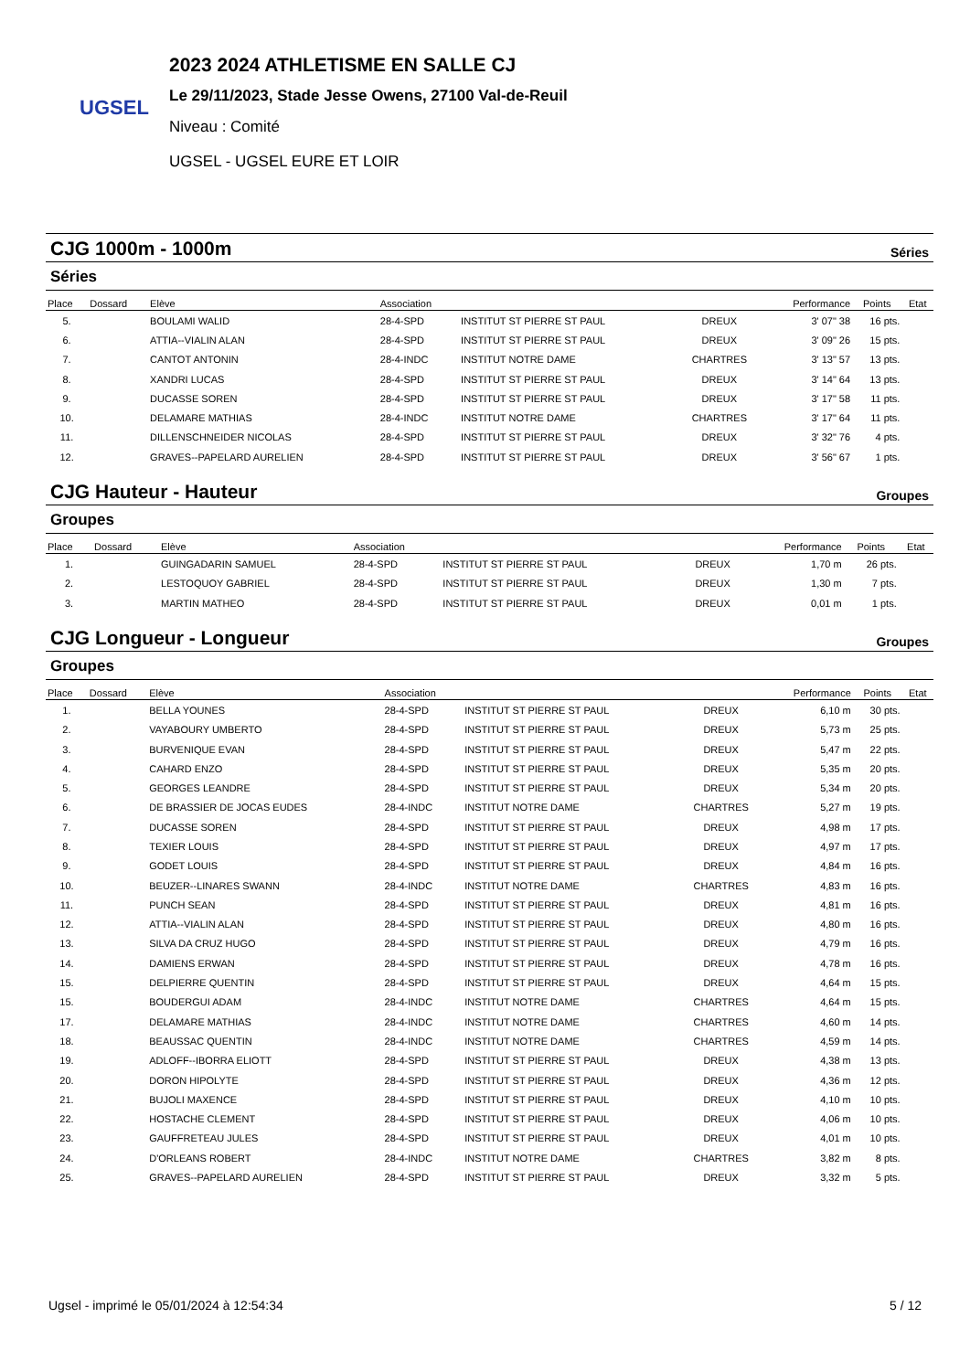UGSEL
2023 2024 ATHLETISME EN SALLE CJ
Le 29/11/2023, Stade Jesse Owens, 27100 Val-de-Reuil
Niveau : Comité
UGSEL - UGSEL EURE ET LOIR
CJG 1000m - 1000m Séries
Séries
| Place | Dossard | Elève | Association | | | Performance | Points | Etat |
| --- | --- | --- | --- | --- | --- | --- | --- | --- |
| 5. | | BOULAMI WALID | 28-4-SPD | INSTITUT ST PIERRE ST PAUL | DREUX | 3' 07" 38 | 16 pts. | |
| 6. | | ATTIA--VIALIN ALAN | 28-4-SPD | INSTITUT ST PIERRE ST PAUL | DREUX | 3' 09" 26 | 15 pts. | |
| 7. | | CANTOT ANTONIN | 28-4-INDC | INSTITUT NOTRE DAME | CHARTRES | 3' 13" 57 | 13 pts. | |
| 8. | | XANDRI LUCAS | 28-4-SPD | INSTITUT ST PIERRE ST PAUL | DREUX | 3' 14" 64 | 13 pts. | |
| 9. | | DUCASSE SOREN | 28-4-SPD | INSTITUT ST PIERRE ST PAUL | DREUX | 3' 17" 58 | 11 pts. | |
| 10. | | DELAMARE MATHIAS | 28-4-INDC | INSTITUT NOTRE DAME | CHARTRES | 3' 17" 64 | 11 pts. | |
| 11. | | DILLENSCHNEIDER NICOLAS | 28-4-SPD | INSTITUT ST PIERRE ST PAUL | DREUX | 3' 32" 76 | 4 pts. | |
| 12. | | GRAVES--PAPELARD AURELIEN | 28-4-SPD | INSTITUT ST PIERRE ST PAUL | DREUX | 3' 56" 67 | 1 pts. | |
CJG Hauteur - Hauteur Groupes
Groupes
| Place | Dossard | Elève | Association | | | Performance | Points | Etat |
| --- | --- | --- | --- | --- | --- | --- | --- | --- |
| 1. | | GUINGADARIN SAMUEL | 28-4-SPD | INSTITUT ST PIERRE ST PAUL | DREUX | 1,70 m | 26 pts. | |
| 2. | | LESTOQUOY GABRIEL | 28-4-SPD | INSTITUT ST PIERRE ST PAUL | DREUX | 1,30 m | 7 pts. | |
| 3. | | MARTIN MATHEO | 28-4-SPD | INSTITUT ST PIERRE ST PAUL | DREUX | 0,01 m | 1 pts. | |
CJG Longueur - Longueur Groupes
Groupes
| Place | Dossard | Elève | Association | | | Performance | Points | Etat |
| --- | --- | --- | --- | --- | --- | --- | --- | --- |
| 1. | | BELLA YOUNES | 28-4-SPD | INSTITUT ST PIERRE ST PAUL | DREUX | 6,10 m | 30 pts. | |
| 2. | | VAYABOURY UMBERTO | 28-4-SPD | INSTITUT ST PIERRE ST PAUL | DREUX | 5,73 m | 25 pts. | |
| 3. | | BURVENIQUE EVAN | 28-4-SPD | INSTITUT ST PIERRE ST PAUL | DREUX | 5,47 m | 22 pts. | |
| 4. | | CAHARD ENZO | 28-4-SPD | INSTITUT ST PIERRE ST PAUL | DREUX | 5,35 m | 20 pts. | |
| 5. | | GEORGES LEANDRE | 28-4-SPD | INSTITUT ST PIERRE ST PAUL | DREUX | 5,34 m | 20 pts. | |
| 6. | | DE BRASSIER DE JOCAS EUDES | 28-4-INDC | INSTITUT NOTRE DAME | CHARTRES | 5,27 m | 19 pts. | |
| 7. | | DUCASSE SOREN | 28-4-SPD | INSTITUT ST PIERRE ST PAUL | DREUX | 4,98 m | 17 pts. | |
| 8. | | TEXIER LOUIS | 28-4-SPD | INSTITUT ST PIERRE ST PAUL | DREUX | 4,97 m | 17 pts. | |
| 9. | | GODET LOUIS | 28-4-SPD | INSTITUT ST PIERRE ST PAUL | DREUX | 4,84 m | 16 pts. | |
| 10. | | BEUZER--LINARES SWANN | 28-4-INDC | INSTITUT NOTRE DAME | CHARTRES | 4,83 m | 16 pts. | |
| 11. | | PUNCH SEAN | 28-4-SPD | INSTITUT ST PIERRE ST PAUL | DREUX | 4,81 m | 16 pts. | |
| 12. | | ATTIA--VIALIN ALAN | 28-4-SPD | INSTITUT ST PIERRE ST PAUL | DREUX | 4,80 m | 16 pts. | |
| 13. | | SILVA DA CRUZ HUGO | 28-4-SPD | INSTITUT ST PIERRE ST PAUL | DREUX | 4,79 m | 16 pts. | |
| 14. | | DAMIENS ERWAN | 28-4-SPD | INSTITUT ST PIERRE ST PAUL | DREUX | 4,78 m | 16 pts. | |
| 15. | | DELPIERRE QUENTIN | 28-4-SPD | INSTITUT ST PIERRE ST PAUL | DREUX | 4,64 m | 15 pts. | |
| 15. | | BOUDERGUI ADAM | 28-4-INDC | INSTITUT NOTRE DAME | CHARTRES | 4,64 m | 15 pts. | |
| 17. | | DELAMARE MATHIAS | 28-4-INDC | INSTITUT NOTRE DAME | CHARTRES | 4,60 m | 14 pts. | |
| 18. | | BEAUSSAC QUENTIN | 28-4-INDC | INSTITUT NOTRE DAME | CHARTRES | 4,59 m | 14 pts. | |
| 19. | | ADLOFF--IBORRA ELIOTT | 28-4-SPD | INSTITUT ST PIERRE ST PAUL | DREUX | 4,38 m | 13 pts. | |
| 20. | | DORON HIPOLYTE | 28-4-SPD | INSTITUT ST PIERRE ST PAUL | DREUX | 4,36 m | 12 pts. | |
| 21. | | BUJOLI MAXENCE | 28-4-SPD | INSTITUT ST PIERRE ST PAUL | DREUX | 4,10 m | 10 pts. | |
| 22. | | HOSTACHE CLEMENT | 28-4-SPD | INSTITUT ST PIERRE ST PAUL | DREUX | 4,06 m | 10 pts. | |
| 23. | | GAUFFRETEAU JULES | 28-4-SPD | INSTITUT ST PIERRE ST PAUL | DREUX | 4,01 m | 10 pts. | |
| 24. | | D'ORLEANS ROBERT | 28-4-INDC | INSTITUT NOTRE DAME | CHARTRES | 3,82 m | 8 pts. | |
| 25. | | GRAVES--PAPELARD AURELIEN | 28-4-SPD | INSTITUT ST PIERRE ST PAUL | DREUX | 3,32 m | 5 pts. | |
Ugsel - imprimé le 05/01/2024 à 12:54:34 5 / 12